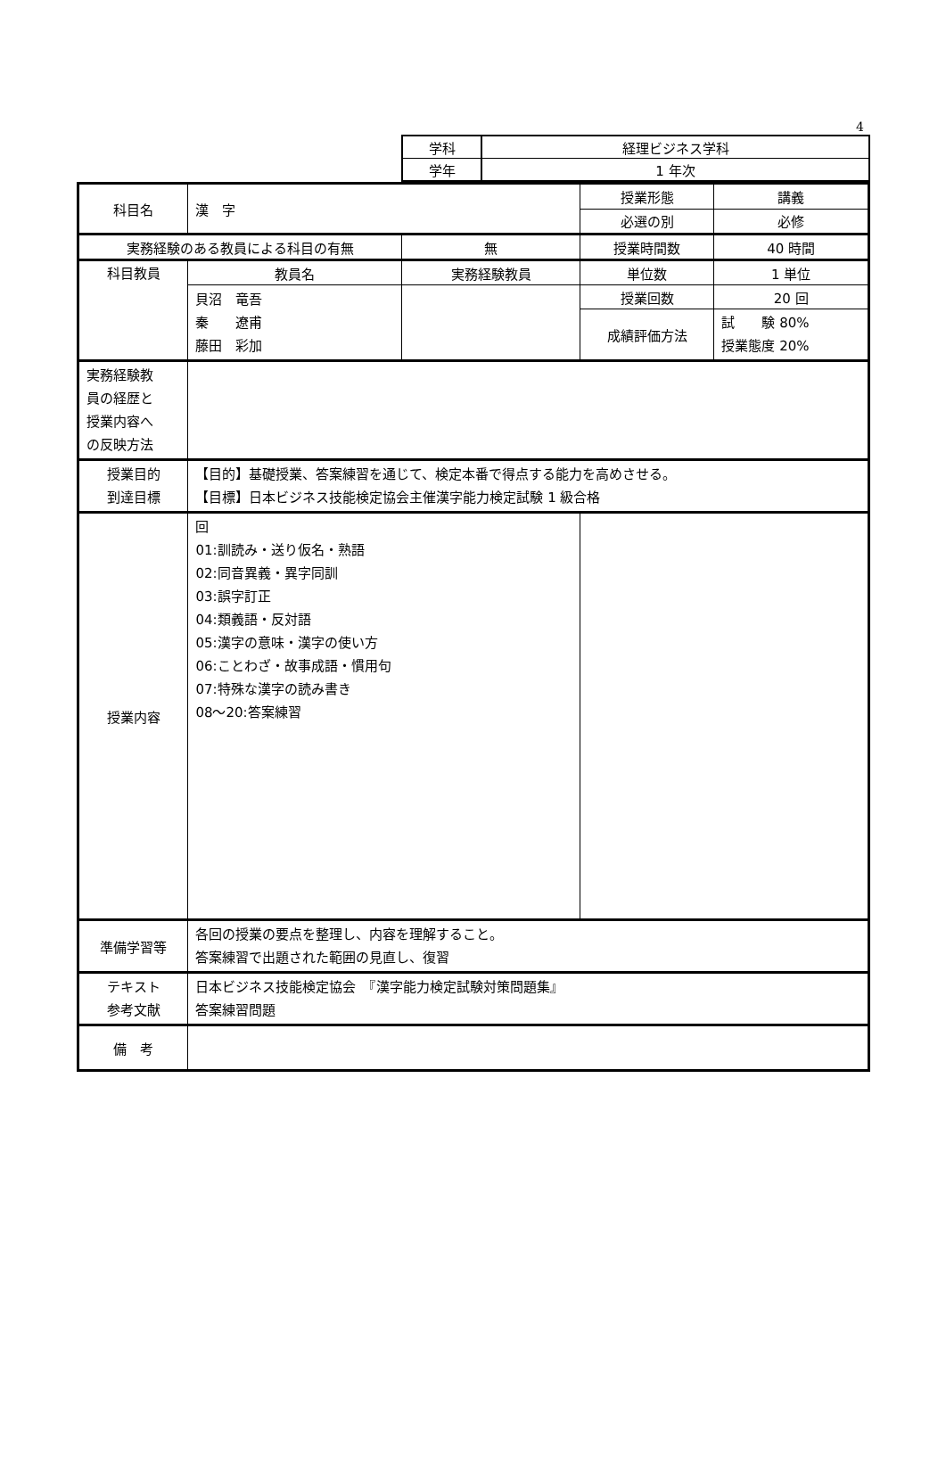4
| 学科 | 経理ビジネス学科 |
| 学年 | 1 年次 |
| 科目名 | 漢 字 | | 授業形態 | 講義 |
| | | | 必選の別 | 必修 |
| 実務経験のある教員による科目の有無 | | 無 | 授業時間数 | 40 時間 |
| 科目教員 | 教員名 | 実務経験教員 | 単位数 | 1 単位 |
| | 貝沼 竜吾 秦 遼甫 藤田 彩加 | | 授業回数 | 20 回 |
| | | | 成績評価方法 | 試 験 80% 授業態度 20% |
| 実務経験教 員の経歴と 授業内容へ の反映方法 | | | | |
| 授業目的 到達目標 | 【目的】基礎授業、答案練習を通じて、検定本番で得点する能力を高めさせる。 【目標】日本ビジネス技能検定協会主催漢字能力検定試験 1 級合格 | | | |
| 授業内容 | 回 01:訓読み・送り仮名・熟語 02:同音異義・異字同訓 03:誤字訂正 04:類義語・反対語 05:漢字の意味・漢字の使い方 06:ことわざ・故事成語・慣用句 07:特殊な漢字の読み書き 08～20:答案練習 | | | |
| 準備学習等 | 各回の授業の要点を整理し、内容を理解すること。 答案練習で出題された範囲の見直し、復習 | | | |
| テキスト 参考文献 | 日本ビジネス技能検定協会 『漢字能力検定試験対策問題集』 答案練習問題 | | | |
| 備 考 | | | | |